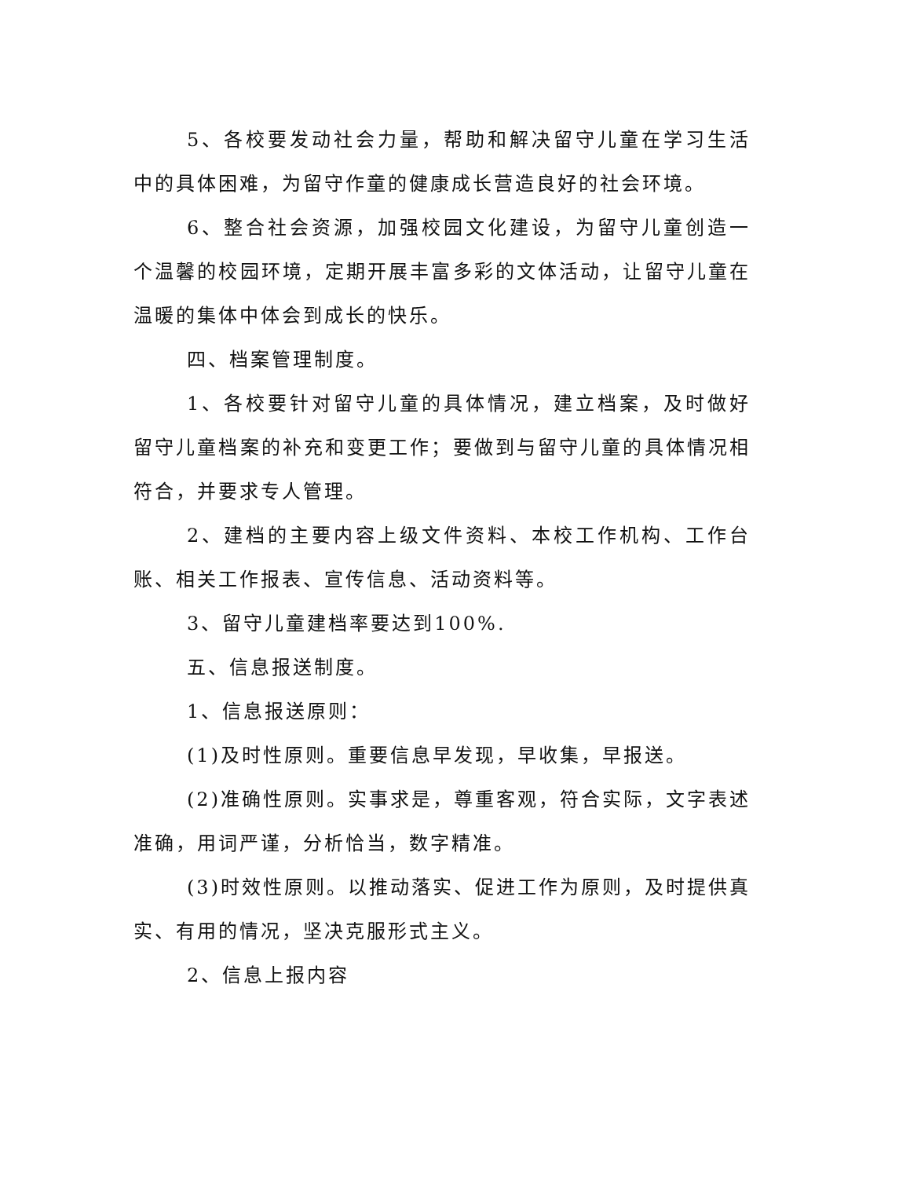5、各校要发动社会力量，帮助和解决留守儿童在学习生活中的具体困难，为留守作童的健康成长营造良好的社会环境。
6、整合社会资源，加强校园文化建设，为留守儿童创造一个温馨的校园环境，定期开展丰富多彩的文体活动，让留守儿童在温暖的集体中体会到成长的快乐。
四、档案管理制度。
1、各校要针对留守儿童的具体情况，建立档案，及时做好留守儿童档案的补充和变更工作；要做到与留守儿童的具体情况相符合，并要求专人管理。
2、建档的主要内容上级文件资料、本校工作机构、工作台账、相关工作报表、宣传信息、活动资料等。
3、留守儿童建档率要达到100%.
五、信息报送制度。
1、信息报送原则：
(1)及时性原则。重要信息早发现，早收集，早报送。
(2)准确性原则。实事求是，尊重客观，符合实际，文字表述准确，用词严谨，分析恰当，数字精准。
(3)时效性原则。以推动落实、促进工作为原则，及时提供真实、有用的情况，坚决克服形式主义。
2、信息上报内容